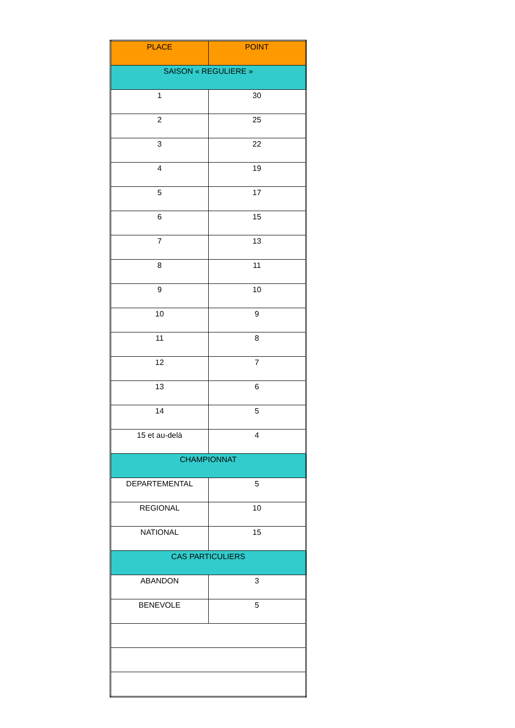| PLACE | POINT |
| --- | --- |
| SAISON « REGULIERE » | |
| 1 | 30 |
| 2 | 25 |
| 3 | 22 |
| 4 | 19 |
| 5 | 17 |
| 6 | 15 |
| 7 | 13 |
| 8 | 11 |
| 9 | 10 |
| 10 | 9 |
| 11 | 8 |
| 12 | 7 |
| 13 | 6 |
| 14 | 5 |
| 15 et au-delà | 4 |
| CHAMPIONNAT | |
| DEPARTEMENTAL | 5 |
| REGIONAL | 10 |
| NATIONAL | 15 |
| CAS PARTICULIERS | |
| ABANDON | 3 |
| BENEVOLE | 5 |